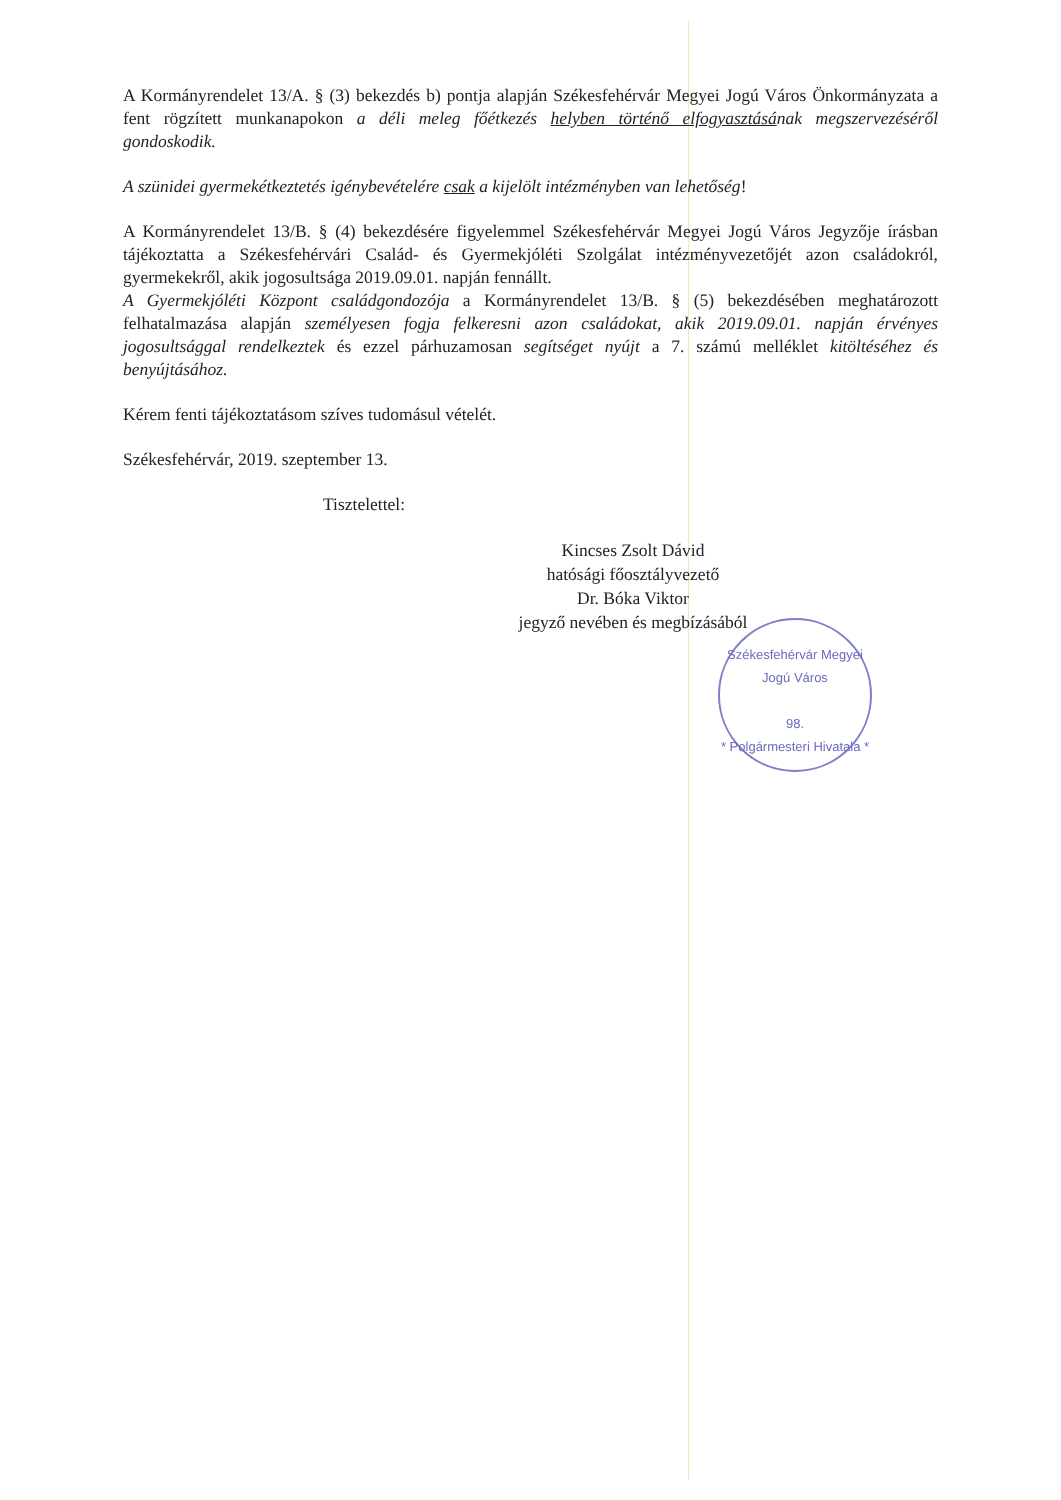A Kormányrendelet 13/A. § (3) bekezdés b) pontja alapján Székesfehérvár Megyei Jogú Város Önkormányzata a fent rögzített munkanapokon a déli meleg főétkezés helyben történő elfogyasztásának megszervezéséről gondoskodik.
A szünidei gyermekétkeztetés igénybevételére csak a kijelölt intézményben van lehetőség!
A Kormányrendelet 13/B. § (4) bekezdésére figyelemmel Székesfehérvár Megyei Jogú Város Jegyzője írásban tájékoztatta a Székesfehérvári Család- és Gyermekjóléti Szolgálat intézményvezetőjét azon családokról, gyermekekről, akik jogosultsága 2019.09.01. napján fennállt.
A Gyermekjóléti Központ családgondozója a Kormányrendelet 13/B. § (5) bekezdésében meghatározott felhatalmazása alapján személyesen fogja felkeresni azon családokat, akik 2019.09.01. napján érvényes jogosultsággal rendelkeztek és ezzel párhuzamosan segítséget nyújt a 7. számú melléklet kitöltéséhez és benyújtásához.
Kérem fenti tájékoztatásom szíves tudomásul vételét.
Székesfehérvár, 2019. szeptember 13.
Tisztelettel:
Kincses Zsolt Dávid
hatósági főosztályvezető
Dr. Bóka Viktor
jegyző nevében és megbízásából
Székesfehérvár Megyei Jogú Város
98.
* Polgármesteri Hivatala *